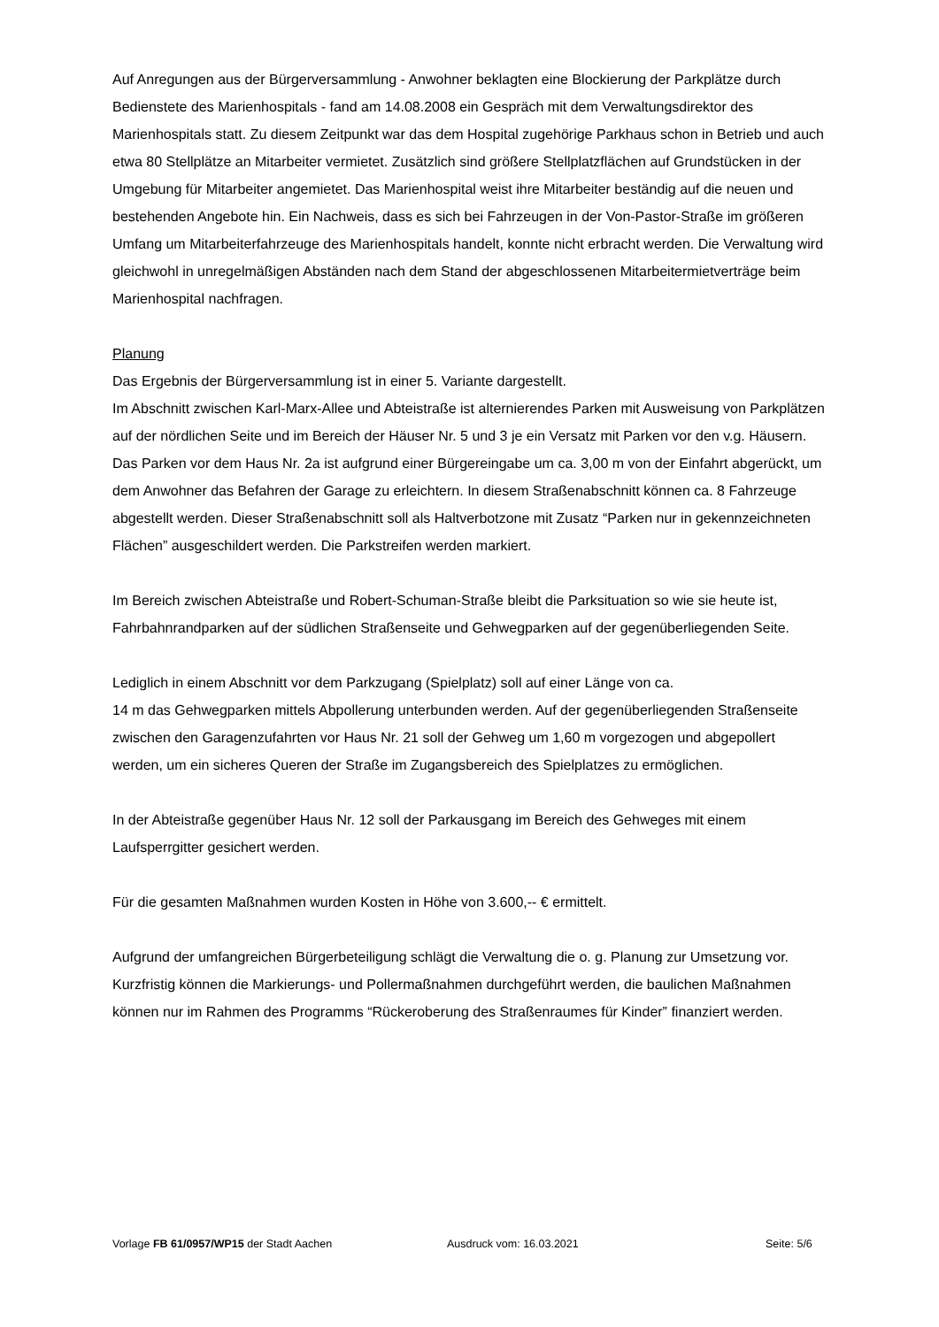Auf Anregungen aus der Bürgerversammlung - Anwohner beklagten eine Blockierung der Parkplätze durch Bedienstete des Marienhospitals - fand am 14.08.2008 ein Gespräch mit dem Verwaltungsdirektor des Marienhospitals statt. Zu diesem Zeitpunkt war das dem Hospital zugehörige Parkhaus schon in Betrieb und auch etwa 80 Stellplätze an Mitarbeiter vermietet. Zusätzlich sind größere Stellplatzflächen auf Grundstücken in der Umgebung für Mitarbeiter angemietet. Das Marienhospital weist ihre Mitarbeiter beständig auf die neuen und bestehenden Angebote hin. Ein Nachweis, dass es sich bei Fahrzeugen in der Von-Pastor-Straße im größeren Umfang um Mitarbeiterfahrzeuge des Marienhospitals handelt, konnte nicht erbracht werden. Die Verwaltung wird gleichwohl in unregelmäßigen Abständen nach dem Stand der abgeschlossenen Mitarbeitermietverträge beim Marienhospital nachfragen.
Planung
Das Ergebnis der Bürgerversammlung ist in einer 5. Variante dargestellt.
Im Abschnitt zwischen Karl-Marx-Allee und Abteistraße ist alternierendes Parken mit Ausweisung von Parkplätzen auf der nördlichen Seite und im Bereich der Häuser Nr. 5 und 3 je ein Versatz mit Parken vor den v.g. Häusern.
Das Parken vor dem Haus Nr. 2a ist aufgrund einer Bürgereingabe um ca. 3,00 m von der Einfahrt abgerückt, um dem Anwohner das Befahren der Garage zu erleichtern. In diesem Straßenabschnitt können ca. 8 Fahrzeuge abgestellt werden. Dieser Straßenabschnitt soll als Haltverbotzone mit Zusatz “Parken nur in gekennzeichneten Flächen” ausgeschildert werden. Die Parkstreifen werden markiert.
Im Bereich zwischen Abteistraße und Robert-Schuman-Straße bleibt die Parksituation so wie sie heute ist, Fahrbahnrandparken auf der südlichen Straßenseite und Gehwegparken auf der gegenüberliegenden Seite.
Lediglich in einem Abschnitt vor dem Parkzugang (Spielplatz) soll auf einer Länge von ca.
14 m das Gehwegparken mittels Abpollerung unterbunden werden. Auf der gegenüberliegenden Straßenseite zwischen den Garagenzufahrten vor Haus Nr. 21 soll der Gehweg um 1,60 m vorgezogen und abgepollert werden, um ein sicheres Queren der Straße im Zugangsbereich des Spielplatzes zu ermöglichen.
In der Abteistraße gegenüber Haus Nr. 12 soll der Parkausgang im Bereich des Gehweges mit einem Laufsperrgitter gesichert werden.
Für die gesamten Maßnahmen wurden Kosten in Höhe von 3.600,-- € ermittelt.
Aufgrund der umfangreichen Bürgerbeteiligung schlägt die Verwaltung die o. g. Planung zur Umsetzung vor.
Kurzfristig können die Markierungs- und Pollermaßnahmen durchgeführt werden, die baulichen Maßnahmen können nur im Rahmen des Programms “Rückeroberung des Straßenraumes für Kinder” finanziert werden.
Vorlage FB 61/0957/WP15 der Stadt Aachen Ausdruck vom: 16.03.2021 Seite: 5/6